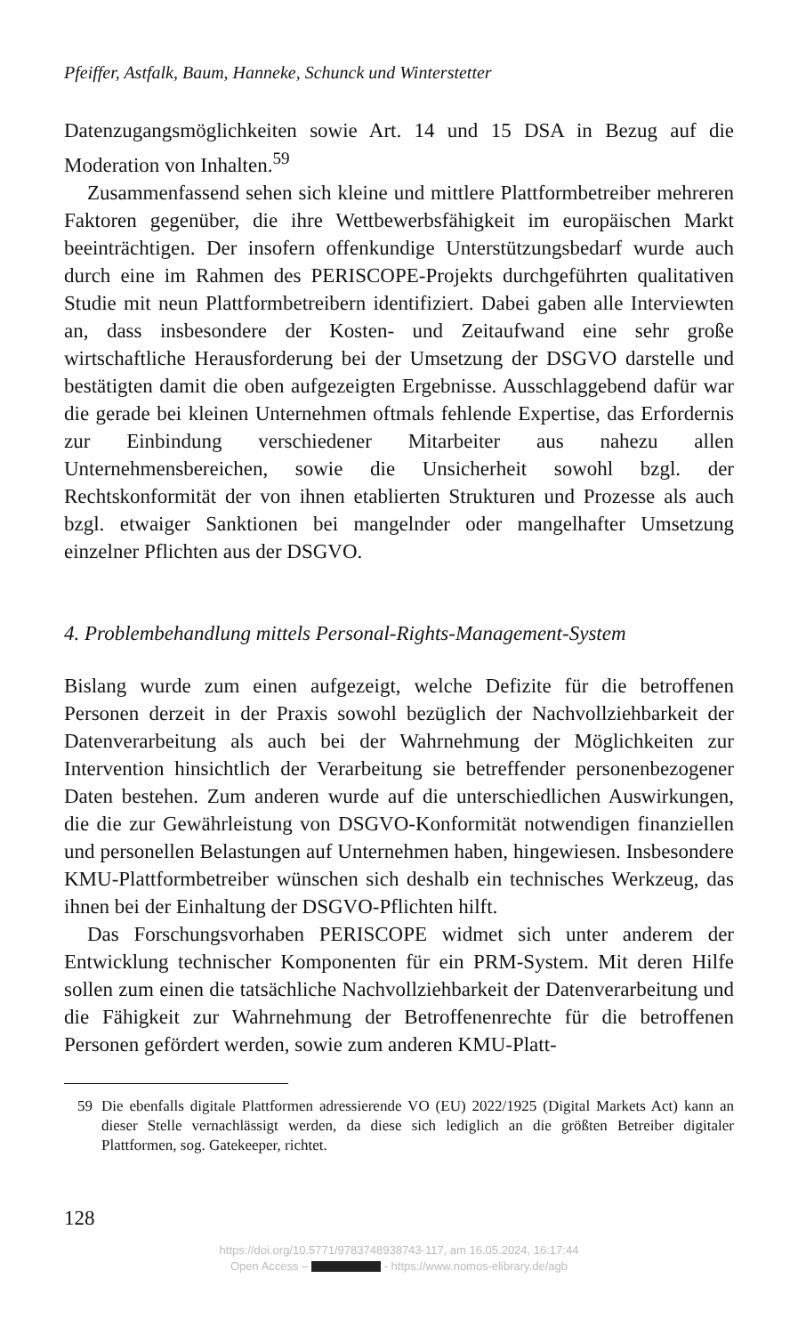Pfeiffer, Astfalk, Baum, Hanneke, Schunck und Winterstetter
Datenzugangsmöglichkeiten sowie Art. 14 und 15 DSA in Bezug auf die Moderation von Inhalten.<sup>59</sup>
Zusammenfassend sehen sich kleine und mittlere Plattformbetreiber mehreren Faktoren gegenüber, die ihre Wettbewerbsfähigkeit im europäischen Markt beeinträchtigen. Der insofern offenkundige Unterstützungsbedarf wurde auch durch eine im Rahmen des PERISCOPE-Projekts durchgeführten qualitativen Studie mit neun Plattformbetreibern identifiziert. Dabei gaben alle Interviewten an, dass insbesondere der Kosten- und Zeitaufwand eine sehr große wirtschaftliche Herausforderung bei der Umsetzung der DSGVO darstelle und bestätigten damit die oben aufgezeigten Ergebnisse. Ausschlaggebend dafür war die gerade bei kleinen Unternehmen oftmals fehlende Expertise, das Erfordernis zur Einbindung verschiedener Mitarbeiter aus nahezu allen Unternehmensbereichen, sowie die Unsicherheit sowohl bzgl. der Rechtskonformität der von ihnen etablierten Strukturen und Prozesse als auch bzgl. etwaiger Sanktionen bei mangelnder oder mangelhafter Umsetzung einzelner Pflichten aus der DSGVO.
4. Problembehandlung mittels Personal-Rights-Management-System
Bislang wurde zum einen aufgezeigt, welche Defizite für die betroffenen Personen derzeit in der Praxis sowohl bezüglich der Nachvollziehbarkeit der Datenverarbeitung als auch bei der Wahrnehmung der Möglichkeiten zur Intervention hinsichtlich der Verarbeitung sie betreffender personenbezogener Daten bestehen. Zum anderen wurde auf die unterschiedlichen Auswirkungen, die die zur Gewährleistung von DSGVO-Konformität notwendigen finanziellen und personellen Belastungen auf Unternehmen haben, hingewiesen. Insbesondere KMU-Plattformbetreiber wünschen sich deshalb ein technisches Werkzeug, das ihnen bei der Einhaltung der DSGVO-Pflichten hilft.
Das Forschungsvorhaben PERISCOPE widmet sich unter anderem der Entwicklung technischer Komponenten für ein PRM-System. Mit deren Hilfe sollen zum einen die tatsächliche Nachvollziehbarkeit der Datenverarbeitung und die Fähigkeit zur Wahrnehmung der Betroffenenrechte für die betroffenen Personen gefördert werden, sowie zum anderen KMU-Platt-
59 Die ebenfalls digitale Plattformen adressierende VO (EU) 2022/1925 (Digital Markets Act) kann an dieser Stelle vernachlässigt werden, da diese sich lediglich an die größten Betreiber digitaler Plattformen, sog. Gatekeeper, richtet.
128
https://doi.org/10.5771/9783748938743-117, am 16.05.2024, 16:17:44
Open Access – - https://www.nomos-elibrary.de/agb